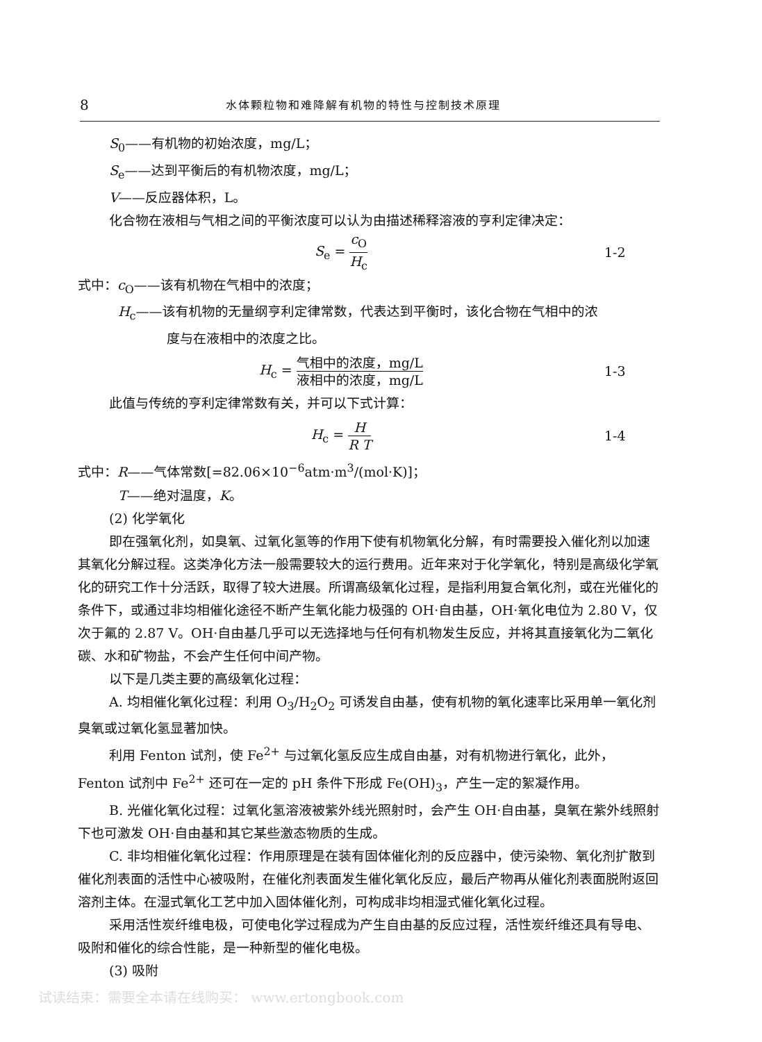8 水体颗粒物和难降解有机物的特性与控制技术原理
S<sub>0</sub>——有机物的初始浓度，mg/L；
S<sub>e</sub>——达到平衡后的有机物浓度，mg/L；
V——反应器体积，L。
化合物在液相与气相之间的平衡浓度可以认为由描述稀释溶液的亨利定律决定：
S<sub>e</sub> = c<sub>O</sub> H<sub>c</sub>
1-2
式中：c<sub>O</sub>——该有机物在气相中的浓度；
H<sub>c</sub>——该有机物的无量纲亨利定律常数，代表达到平衡时，该化合物在气相中的浓
度与在液相中的浓度之比。
H<sub>c</sub> = 气相中的浓度，mg/L 液相中的浓度，mg/L
1-3
此值与传统的亨利定律常数有关，并可以下式计算：
H<sub>c</sub> = H R T
1-4
式中：R——气体常数[=82.06×10<sup>−6</sup>atm·m<sup>3</sup>/(mol·K)]；
T——绝对温度，K。
(2) 化学氧化
即在强氧化剂，如臭氧、过氧化氢等的作用下使有机物氧化分解，有时需要投入催化剂以加速其氧化分解过程。这类净化方法一般需要较大的运行费用。近年来对于化学氧化，特别是高级化学氧化的研究工作十分活跃，取得了较大进展。所谓高级氧化过程，是指利用复合氧化剂，或在光催化的条件下，或通过非均相催化途径不断产生氧化能力极强的 OH·自由基，OH·氧化电位为 2.80 V，仅次于氟的 2.87 V。OH·自由基几乎可以无选择地与任何有机物发生反应，并将其直接氧化为二氧化碳、水和矿物盐，不会产生任何中间产物。
以下是几类主要的高级氧化过程：
A. 均相催化氧化过程：利用 O<sub>3</sub>/H<sub>2</sub>O<sub>2</sub> 可诱发自由基，使有机物的氧化速率比采用单一氧化剂臭氧或过氧化氢显著加快。
利用 Fenton 试剂，使 Fe<sup>2+</sup> 与过氧化氢反应生成自由基，对有机物进行氧化，此外，Fenton 试剂中 Fe<sup>2+</sup> 还可在一定的 pH 条件下形成 Fe(OH)<sub>3</sub>，产生一定的絮凝作用。
B. 光催化氧化过程：过氧化氢溶液被紫外线光照射时，会产生 OH·自由基，臭氧在紫外线照射下也可激发 OH·自由基和其它某些激态物质的生成。
C. 非均相催化氧化过程：作用原理是在装有固体催化剂的反应器中，使污染物、氧化剂扩散到催化剂表面的活性中心被吸附，在催化剂表面发生催化氧化反应，最后产物再从催化剂表面脱附返回溶剂主体。在湿式氧化工艺中加入固体催化剂，可构成非均相湿式催化氧化过程。
采用活性炭纤维电极，可使电化学过程成为产生自由基的反应过程，活性炭纤维还具有导电、吸附和催化的综合性能，是一种新型的催化电极。
(3) 吸附
试读结束：需要全本请在线购买： www.ertongbook.com